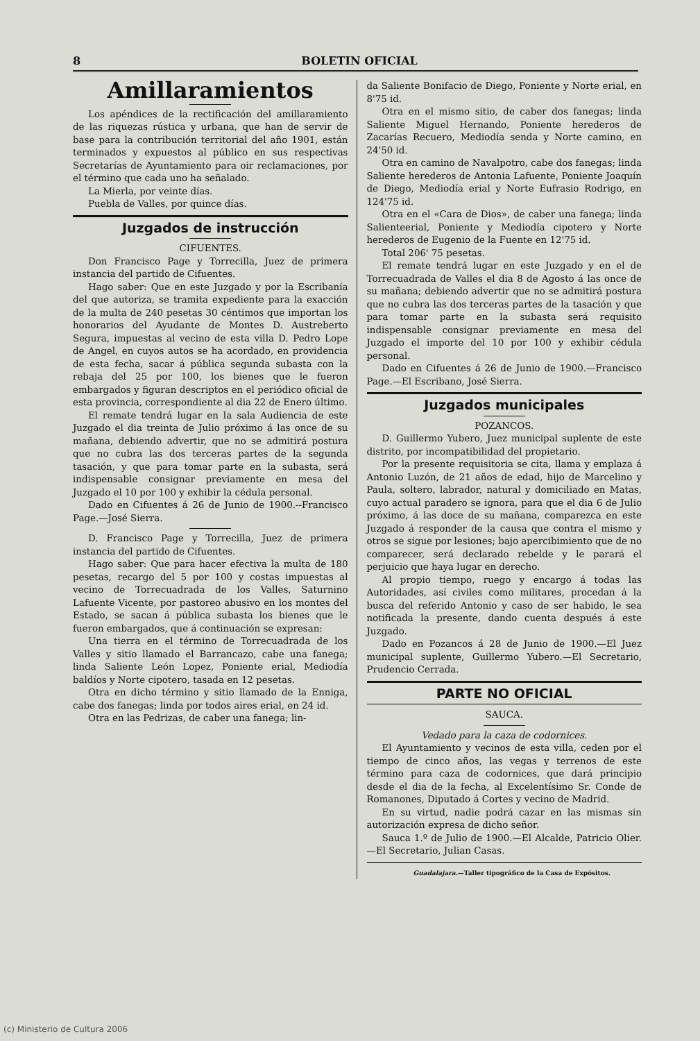8 BOLETIN OFICIAL
Amillaramientos
Los apéndices de la rectificación del amillaramiento de las riquezas rústica y urbana, que han de servir de base para la contribución territorial del año 1901, están terminados y expuestos al público en sus respectivas Secretarías de Ayuntamiento para oir reclamaciones, por el término que cada uno ha señalado.
La Mierla, por veinte días.
Puebla de Valles, por quince días.
Juzgados de instrucción
CIFUENTES.
Don Francisco Page y Torrecilla, Juez de primera instancia del partido de Cifuentes.
Hago saber: Que en este Juzgado y por la Escribanía del que autoriza, se tramita expediente para la exacción de la multa de 240 pesetas 30 céntimos que importan los honorarios del Ayudante de Montes D. Austreberto Segura, impuestas al vecino de esta villa D. Pedro Lope de Angel, en cuyos autos se ha acordado, en providencia de esta fecha, sacar á pública segunda subasta con la rebaja del 25 por 100, los bienes que le fueron embargados y figuran descriptos en el periódico oficial de esta provincia, correspondiente al dia 22 de Enero último.
El remate tendrá lugar en la sala Audiencia de este Juzgado el dia treinta de Julio próximo á las once de su mañana, debiendo advertir, que no se admitirá postura que no cubra las dos terceras partes de la segunda tasación, y que para tomar parte en la subasta, será indispensable consignar previamente en mesa del Juzgado el 10 por 100 y exhibir la cédula personal.
Dado en Cifuentes á 26 de Junio de 1900.--Francisco Page.—José Sierra.
D. Francisco Page y Torrecilla, Juez de primera instancia del partido de Cifuentes.
Hago saber: Que para hacer efectiva la multa de 180 pesetas, recargo del 5 por 100 y costas impuestas al vecino de Torrecuadrada de los Valles, Saturnino Lafuente Vicente, por pastoreo abusivo en los montes del Estado, se sacan á pública subasta los bienes que le fueron embargados, que á continuación se expresan:
Una tierra en el término de Torrecuadrada de los Valles y sitio llamado el Barrancazo, cabe una fanega; linda Saliente León Lopez, Poniente erial, Mediodía baldíos y Norte cipotero, tasada en 12 pesetas.
Otra en dicho término y sitio llamado de la Enniga, cabe dos fanegas; linda por todos aires erial, en 24 id.
Otra en las Pedrizas, de caber una fanega; lin-
da Saliente Bonifacio de Diego, Poniente y Norte erial, en 8'75 id.
Otra en el mismo sitio, de caber dos fanegas; linda Saliente Miguel Hernando, Poniente herederos de Zacarías Recuero, Mediodía senda y Norte camino, en 24'50 id.
Otra en camino de Navalpotro, cabe dos fanegas; linda Saliente herederos de Antonia Lafuente, Poniente Joaquín de Diego, Mediodía erial y Norte Eufrasio Rodrigo, en 124'75 id.
Otra en el «Cara de Dios», de caber una fanega; linda Salienteerial, Poniente y Mediodía cipotero y Norte herederos de Eugenio de la Fuente en 12'75 id.
Total 206' 75 pesetas.
El remate tendrá lugar en este Juzgado y en el de Torrecuadrada de Valles el dia 8 de Agosto á las once de su mañana; debiendo advertir que no se admitirá postura que no cubra las dos terceras partes de la tasación y que para tomar parte en la subasta será requisito indispensable consignar previamente en mesa del Juzgado el importe del 10 por 100 y exhibir cédula personal.
Dado en Cifuentes á 26 de Junio de 1900.—Francisco Page.—El Escribano, José Sierra.
Juzgados municipales
POZANCOS.
D. Guillermo Yubero, Juez municipal suplente de este distrito, por incompatibilidad del propietario.
Por la presente requisitoria se cita, llama y emplaza á Antonio Luzón, de 21 años de edad, hijo de Marcelino y Paula, soltero, labrador, natural y domiciliado en Matas, cuyo actual paradero se ignora, para que el dia 6 de Julio próximo, á las doce de su mañana, comparezca en este Juzgado á responder de la causa que contra el mismo y otros se sigue por lesiones; bajo apercibimiento que de no comparecer, será declarado rebelde y le parará el perjuicio que haya lugar en derecho.
Al propio tiempo, ruego y encargo á todas las Autoridades, así civiles como militares, procedan á la busca del referido Antonio y caso de ser habido, le sea notificada la presente, dando cuenta después á este Juzgado.
Dado en Pozancos á 28 de Junio de 1900.—El Juez municipal suplente, Guillermo Yubero.—El Secretario, Prudencio Cerrada.
PARTE NO OFICIAL
SAUCA.
Vedado para la caza de codornices.
El Ayuntamiento y vecinos de esta villa, ceden por el tiempo de cinco años, las vegas y terrenos de este término para caza de codornices, que dará principio desde el dia de la fecha, al Excelentísimo Sr. Conde de Romanones, Diputado á Cortes y vecino de Madrid.
En su virtud, nadie podrá cazar en las mismas sin autorización expresa de dicho señor.
Sauca 1.º de Julio de 1900.—El Alcalde, Patricio Olier.—El Secretario, Julian Casas.
Guadalajara.—Taller tipográfico de la Casa de Expósitos.
(c) Ministerio de Cultura 2006